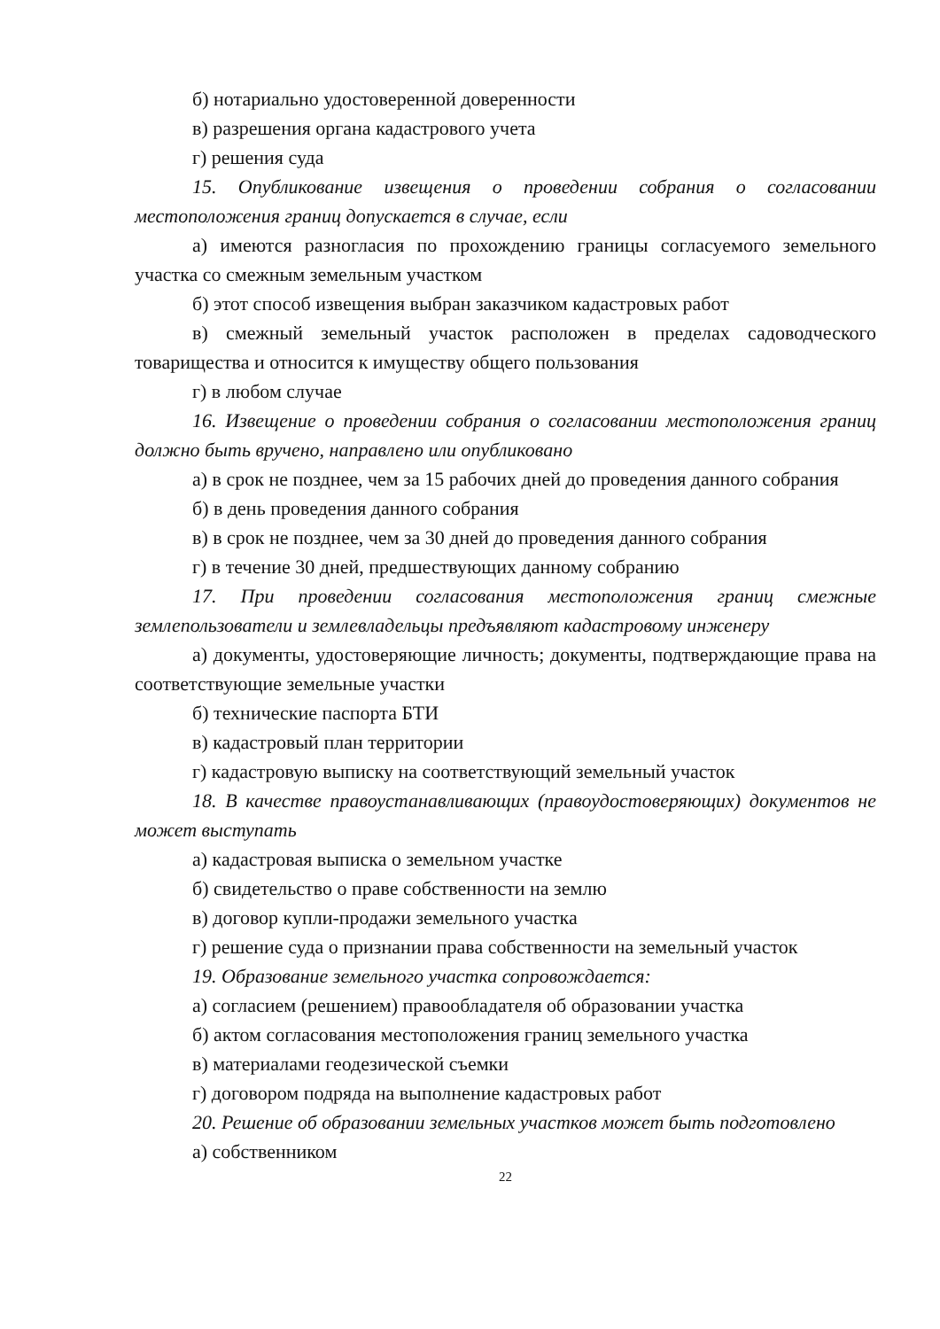б) нотариально удостоверенной доверенности
в) разрешения органа кадастрового учета
г) решения суда
15. Опубликование извещения о проведении собрания о согласовании местоположения границ допускается в случае, если
а) имеются разногласия по прохождению границы согласуемого земельного участка со смежным земельным участком
б) этот способ извещения выбран заказчиком кадастровых работ
в) смежный земельный участок расположен в пределах садоводческого товарищества и относится к имуществу общего пользования
г) в любом случае
16. Извещение о проведении собрания о согласовании местоположения границ должно быть вручено, направлено или опубликовано
а) в срок не позднее, чем за 15 рабочих дней до проведения данного собрания
б) в день проведения данного собрания
в) в срок не позднее, чем за 30 дней до проведения данного собрания
г) в течение 30 дней, предшествующих данному собранию
17. При проведении согласования местоположения границ смежные землепользователи и землевладельцы предъявляют кадастровому инженеру
а) документы, удостоверяющие личность; документы, подтверждающие права на соответствующие земельные участки
б) технические паспорта БТИ
в) кадастровый план территории
г) кадастровую выписку на соответствующий земельный участок
18. В качестве правоустанавливающих (правоудостоверяющих) документов не может выступать
а) кадастровая выписка о земельном участке
б) свидетельство о праве собственности на землю
в) договор купли-продажи земельного участка
г) решение суда о признании права собственности на земельный участок
19. Образование земельного участка сопровождается:
а) согласием (решением) правообладателя об образовании участка
б) актом согласования местоположения границ земельного участка
в) материалами геодезической съемки
г) договором подряда на выполнение кадастровых работ
20. Решение об образовании земельных участков может быть подготовлено
а) собственником
22